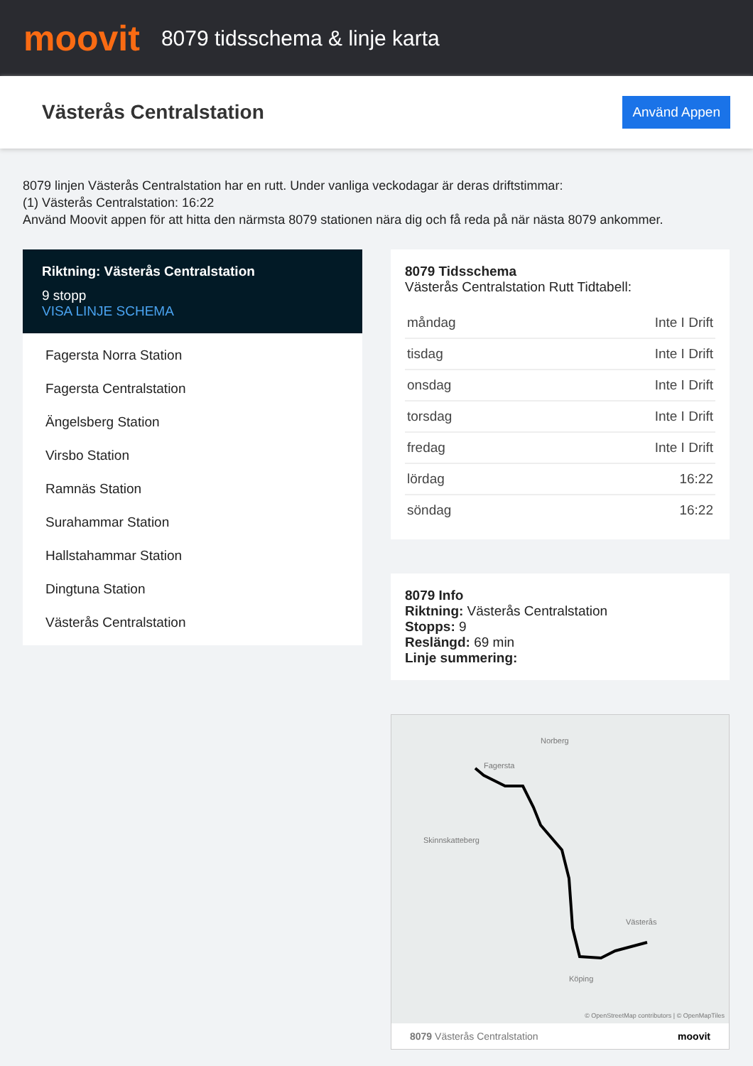moovit
8079 tidsschema & linje karta
Västerås Centralstation
Använd Appen
8079 linjen Västerås Centralstation har en rutt. Under vanliga veckodagar är deras driftstimmar:
(1) Västerås Centralstation: 16:22
Använd Moovit appen för att hitta den närmsta 8079 stationen nära dig och få reda på när nästa 8079 ankommer.
Riktning: Västerås Centralstation
9 stopp
VISA LINJE SCHEMA
Fagersta Norra Station
Fagersta Centralstation
Ängelsberg Station
Virsbo Station
Ramnäs Station
Surahammar Station
Hallstahammar Station
Dingtuna Station
Västerås Centralstation
8079 Tidsschema
Västerås Centralstation Rutt Tidtabell:
| måndag | Inte I Drift |
| tisdag | Inte I Drift |
| onsdag | Inte I Drift |
| torsdag | Inte I Drift |
| fredag | Inte I Drift |
| lördag | 16:22 |
| söndag | 16:22 |
8079 Info
Riktning: Västerås Centralstation
Stopps: 9
Reslängd: 69 min
Linje summering:
Fagersta
Norberg
Skinnskatteberg
Västerås
Köping
© OpenStreetMap contributors | © OpenMapTiles
8079 Västerås Centralstation moovit